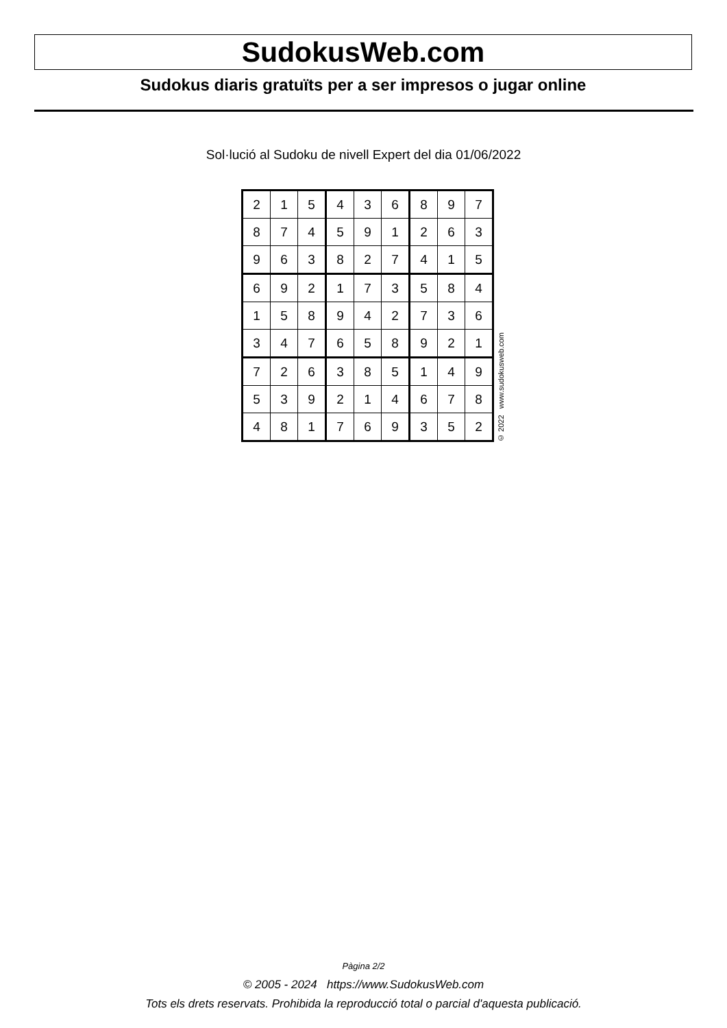SudokusWeb.com
Sudokus diaris gratuïts per a ser impresos o jugar online
Sol·lució al Sudoku de nivell Expert del dia 01/06/2022
| 2 | 1 | 5 | 4 | 3 | 6 | 8 | 9 | 7 |
| 8 | 7 | 4 | 5 | 9 | 1 | 2 | 6 | 3 |
| 9 | 6 | 3 | 8 | 2 | 7 | 4 | 1 | 5 |
| 6 | 9 | 2 | 1 | 7 | 3 | 5 | 8 | 4 |
| 1 | 5 | 8 | 9 | 4 | 2 | 7 | 3 | 6 |
| 3 | 4 | 7 | 6 | 5 | 8 | 9 | 2 | 1 |
| 7 | 2 | 6 | 3 | 8 | 5 | 1 | 4 | 9 |
| 5 | 3 | 9 | 2 | 1 | 4 | 6 | 7 | 8 |
| 4 | 8 | 1 | 7 | 6 | 9 | 3 | 5 | 2 |
© 2022 www.sudokusweb.com
Pàgina 2/2
© 2005 - 2024 https://www.SudokusWeb.com
Tots els drets reservats. Prohibida la reproducció total o parcial d'aquesta publicació.